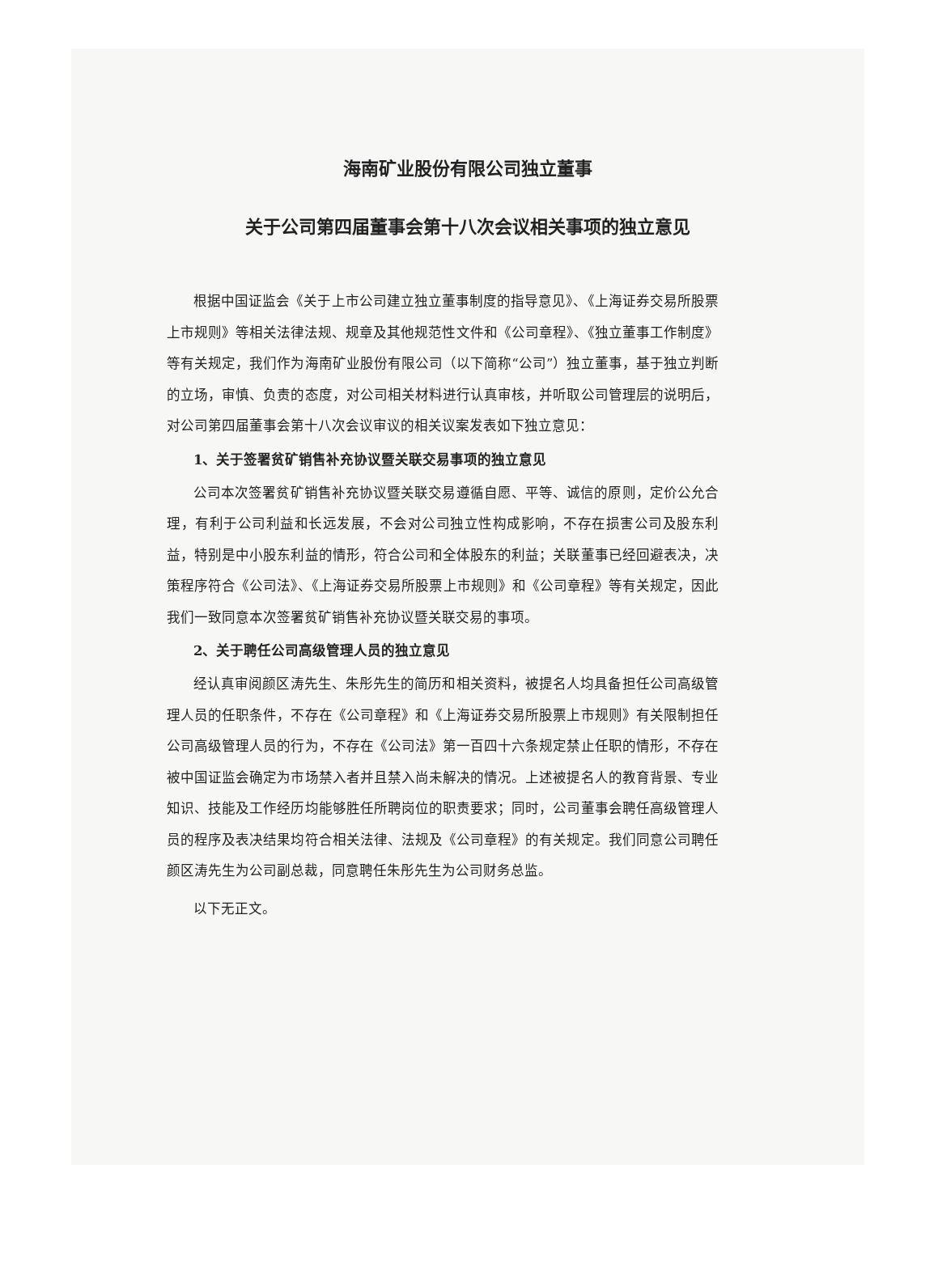海南矿业股份有限公司独立董事
关于公司第四届董事会第十八次会议相关事项的独立意见
根据中国证监会《关于上市公司建立独立董事制度的指导意见》、《上海证券交易所股票上市规则》等相关法律法规、规章及其他规范性文件和《公司章程》、《独立董事工作制度》等有关规定，我们作为海南矿业股份有限公司（以下简称“公司”）独立董事，基于独立判断的立场，审慎、负责的态度，对公司相关材料进行认真审核，并听取公司管理层的说明后，对公司第四届董事会第十八次会议审议的相关议案发表如下独立意见：
1、关于签署贫矿销售补充协议暨关联交易事项的独立意见
公司本次签署贫矿销售补充协议暨关联交易遵循自愿、平等、诚信的原则，定价公允合理，有利于公司利益和长远发展，不会对公司独立性构成影响，不存在损害公司及股东利益，特别是中小股东利益的情形，符合公司和全体股东的利益；关联董事已经回避表决，决策程序符合《公司法》、《上海证券交易所股票上市规则》和《公司章程》等有关规定，因此我们一致同意本次签署贫矿销售补充协议暨关联交易的事项。
2、关于聘任公司高级管理人员的独立意见
经认真审阅颜区涛先生、朱彤先生的简历和相关资料，被提名人均具备担任公司高级管理人员的任职条件，不存在《公司章程》和《上海证券交易所股票上市规则》有关限制担任公司高级管理人员的行为，不存在《公司法》第一百四十六条规定禁止任职的情形，不存在被中国证监会确定为市场禁入者并且禁入尚未解决的情况。上述被提名人的教育背景、专业知识、技能及工作经历均能够胜任所聘岗位的职责要求；同时，公司董事会聘任高级管理人员的程序及表决结果均符合相关法律、法规及《公司章程》的有关规定。我们同意公司聘任颜区涛先生为公司副总裁，同意聘任朱彤先生为公司财务总监。
以下无正文。